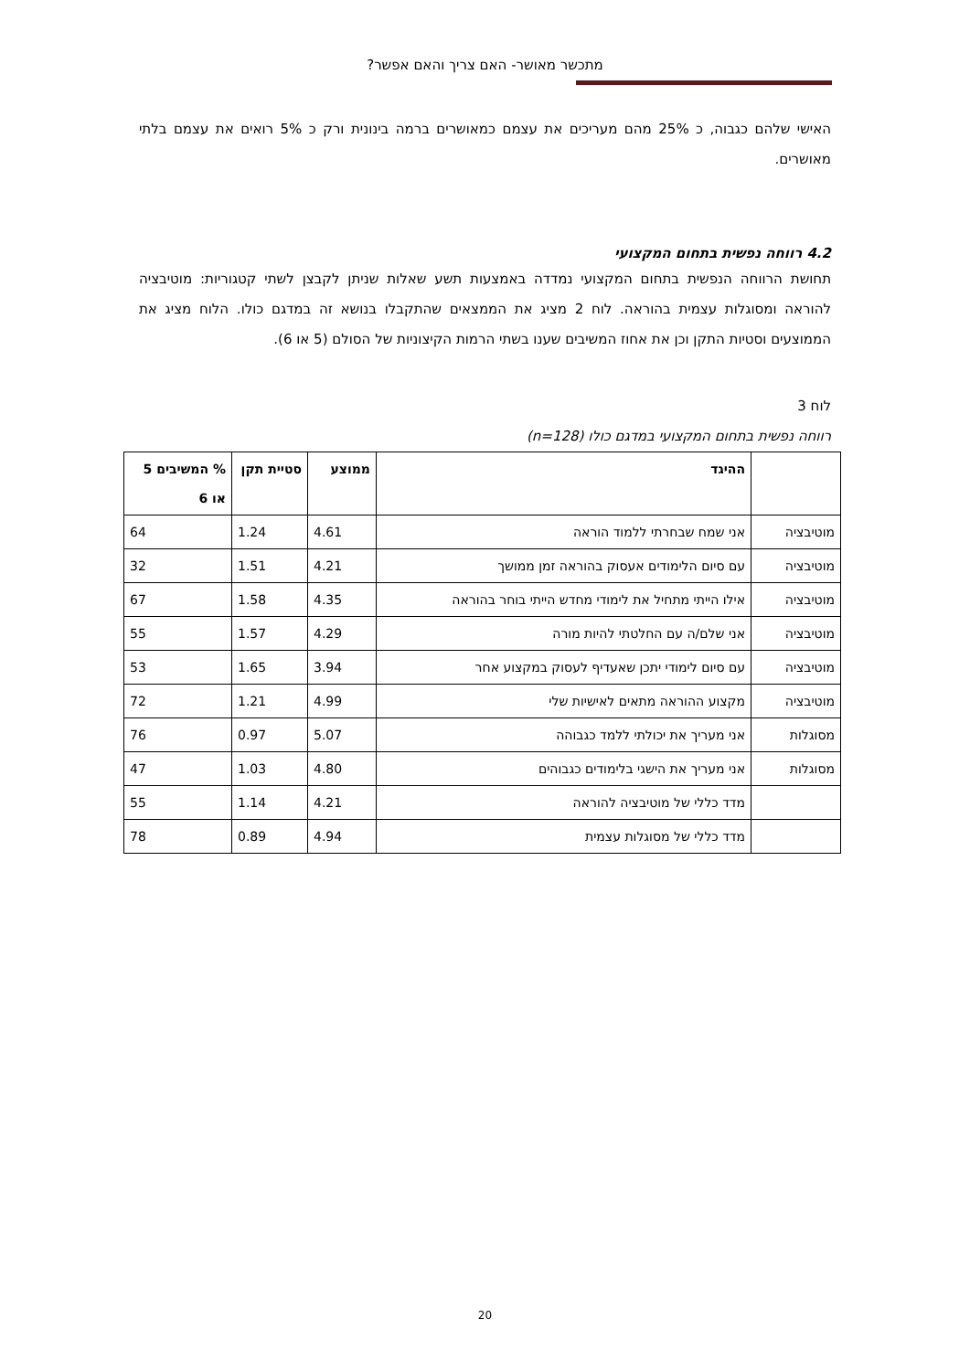מתכשר מאושר- האם צריך והאם אפשר?
האישי שלהם כגבוה, כ 25% מהם מעריכים את עצמם כמאושרים ברמה בינונית ורק כ 5% רואים את עצמם בלתי מאושרים.
4.2 רווחה נפשית בתחום המקצועי
תחושת הרווחה הנפשית בתחום המקצועי נמדדה באמצעות תשע שאלות שניתן לקבצן לשתי קטגוריות: מוטיבציה להוראה ומסוגלות עצמית בהוראה. לוח 2 מציג את הממצאים שהתקבלו בנושא זה במדגם כולו. הלוח מציג את הממוצעים וסטיות התקן וכן את אחוז המשיבים שענו בשתי הרמות הקיצוניות של הסולם (5 או 6).
לוח 3
רווחה נפשית בתחום המקצועי במדגם כולו (n=128)
| | ההיגד | ממוצע | סטיית תקן | % המשיבים 5 או 6 |
| --- | --- | --- | --- | --- |
| מוטיבציה | אני שמח שבחרתי ללמוד הוראה | 4.61 | 1.24 | 64 |
| מוטיבציה | עם סיום הלימודים אעסוק בהוראה זמן ממושך | 4.21 | 1.51 | 32 |
| מוטיבציה | אילו הייתי מתחיל את לימודי מחדש הייתי בוחר בהוראה | 4.35 | 1.58 | 67 |
| מוטיבציה | אני שלם/ה עם החלטתי להיות מורה | 4.29 | 1.57 | 55 |
| מוטיבציה | עם סיום לימודי יתכן שאעדיף לעסוק במקצוע אחר | 3.94 | 1.65 | 53 |
| מוטיבציה | מקצוע ההוראה מתאים לאישיות שלי | 4.99 | 1.21 | 72 |
| מסוגלות | אני מעריך את יכולתי ללמד כגבוהה | 5.07 | 0.97 | 76 |
| מסוגלות | אני מעריך את הישגי בלימודים כגבוהים | 4.80 | 1.03 | 47 |
| | מדד כללי של מוטיבציה להוראה | 4.21 | 1.14 | 55 |
| | מדד כללי של מסוגלות עצמית | 4.94 | 0.89 | 78 |
20